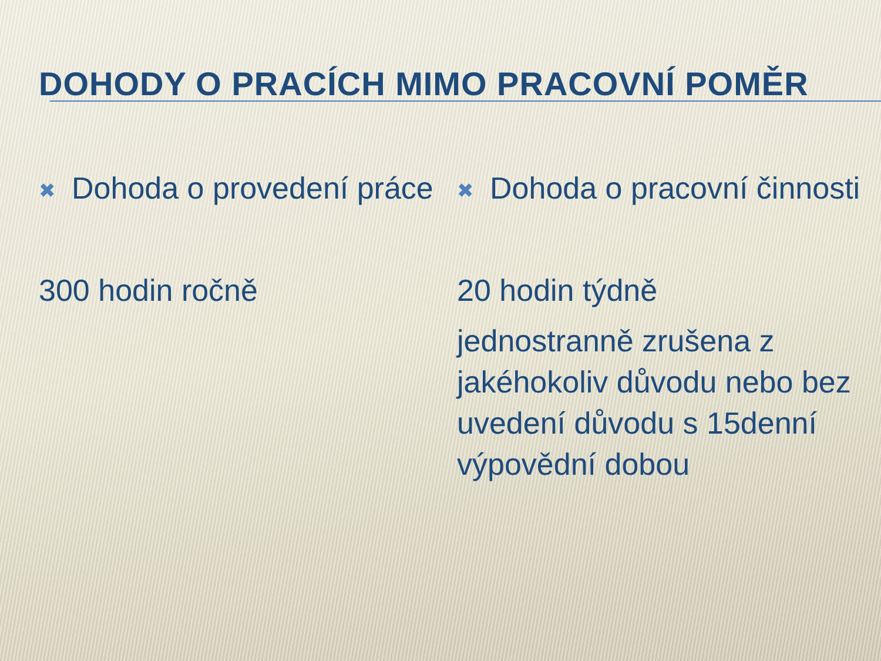DOHODY O PRACÍCH MIMO PRACOVNÍ POMĚR
✖
Dohoda o provedení práce
300 hodin ročně
✖
Dohoda o pracovní činnosti
20 hodin týdně
jednostranně zrušena z jakéhokoliv důvodu nebo bez uvedení důvodu s 15denní výpovědní dobou